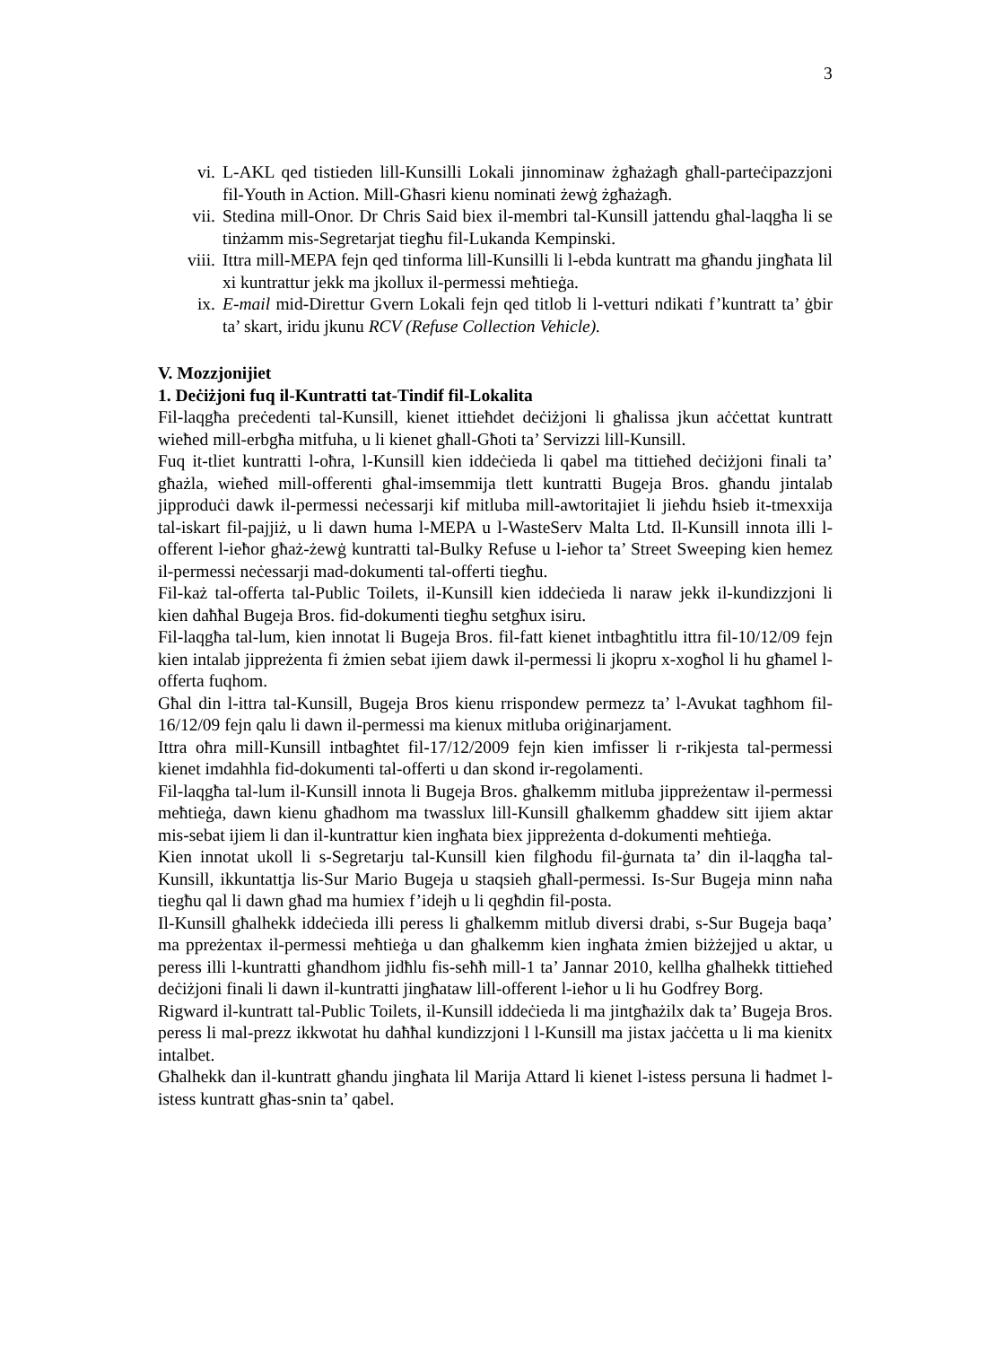3
vi. L-AKL qed tistieden lill-Kunsilli Lokali jinnominaw żgħażagħ għall-parteċipazzjoni fil-Youth in Action. Mill-Għasri kienu nominati żewġ żgħażagħ.
vii. Stedina mill-Onor. Dr Chris Said biex il-membri tal-Kunsill jattendu għal-laqgħa li se tinżamm mis-Segretarjat tiegħu fil-Lukanda Kempinski.
viii. Ittra mill-MEPA fejn qed tinforma lill-Kunsilli li l-ebda kuntratt ma għandu jingħata lil xi kuntrattur jekk ma jkollux il-permessi meħtieġa.
ix. E-mail mid-Direttur Gvern Lokali fejn qed titlob li l-vetturi ndikati f’kuntratt ta’ ġbir ta’ skart, iridu jkunu RCV (Refuse Collection Vehicle).
V. Mozzjonijiet
1. Deċiżjoni fuq il-Kuntratti tat-Tindif fil-Lokalita
Fil-laqgħa preċedenti tal-Kunsill, kienet ittieħdet deċiżjoni li għalissa jkun aċċettat kuntratt wieħed mill-erbgħa mitfuha, u li kienet għall-Għoti ta’ Servizzi lill-Kunsill.
Fuq it-tliet kuntratti l-oħra, l-Kunsill kien iddeċieda li qabel ma tittieħed deċiżjoni finali ta’ għażla, wieħed mill-offerenti għal-imsemmija tlett kuntratti Bugeja Bros. għandu jintalab jipproduċi dawk il-permessi neċessarji kif mitluba mill-awtoritajiet li jieħdu ħsieb it-tmexxija tal-iskart fil-pajjiż, u li dawn huma l-MEPA u l-WasteServ Malta Ltd. Il-Kunsill innota illi l-offerent l-ieħor għaż-żewġ kuntratti tal-Bulky Refuse u l-ieħor ta’ Street Sweeping kien hemez il-permessi neċessarji mad-dokumenti tal-offerti tiegħu.
Fil-każ tal-offerta tal-Public Toilets, il-Kunsill kien iddeċieda li naraw jekk il-kundizzjoni li kien daħħal Bugeja Bros. fid-dokumenti tiegħu setgħux isiru.
Fil-laqgħa tal-lum, kien innotat li Bugeja Bros. fil-fatt kienet intbagħtitlu ittra fil-10/12/09 fejn kien intalab jippreżenta fi żmien sebat ijiem dawk il-permessi li jkopru x-xogħol li hu għamel l-offerta fuqhom.
Għal din l-ittra tal-Kunsill, Bugeja Bros kienu rrispondew permezz ta’ l-Avukat tagħhom fil-16/12/09 fejn qalu li dawn il-permessi ma kienux mitluba oriġinarjament.
Ittra oħra mill-Kunsill intbagħtet fil-17/12/2009 fejn kien imfisser li r-rikjesta tal-permessi kienet imdahhla fid-dokumenti tal-offerti u dan skond ir-regolamenti.
Fil-laqgħa tal-lum il-Kunsill innota li Bugeja Bros. għalkemm mitluba jippreżentaw il-permessi meħtieġa, dawn kienu għadhom ma twasslux lill-Kunsill għalkemm għaddew sitt ijiem aktar mis-sebat ijiem li dan il-kuntrattur kien ingħata biex jippreżenta d-dokumenti meħtieġa.
Kien innotat ukoll li s-Segretarju tal-Kunsill kien filgħodu fil-ġurnata ta’ din il-laqgħa tal-Kunsill, ikkuntattja lis-Sur Mario Bugeja u staqsieh għall-permessi. Is-Sur Bugeja minn naħa tiegħu qal li dawn għad ma humiex f’idejh u li qegħdin fil-posta.
Il-Kunsill għalhekk iddeċieda illi peress li għalkemm mitlub diversi drabi, s-Sur Bugeja baqa’ ma ppreżentax il-permessi meħtieġa u dan għalkemm kien ingħata żmien biżżejjed u aktar, u peress illi l-kuntratti għandhom jidħlu fis-seħħ mill-1 ta’ Jannar 2010, kellha għalhekk tittieħed deċiżjoni finali li dawn il-kuntratti jingħataw lill-offerent l-ieħor u li hu Godfrey Borg.
Rigward il-kuntratt tal-Public Toilets, il-Kunsill iddeċieda li ma jintgħażilx dak ta’ Bugeja Bros. peress li mal-prezz ikkwotat hu daħħal kundizzjoni l l-Kunsill ma jistax jaċċetta u li ma kienitx intalbet.
Għalhekk dan il-kuntratt għandu jingħata lil Marija Attard li kienet l-istess persuna li ħadmet l-istess kuntratt għas-snin ta’ qabel.